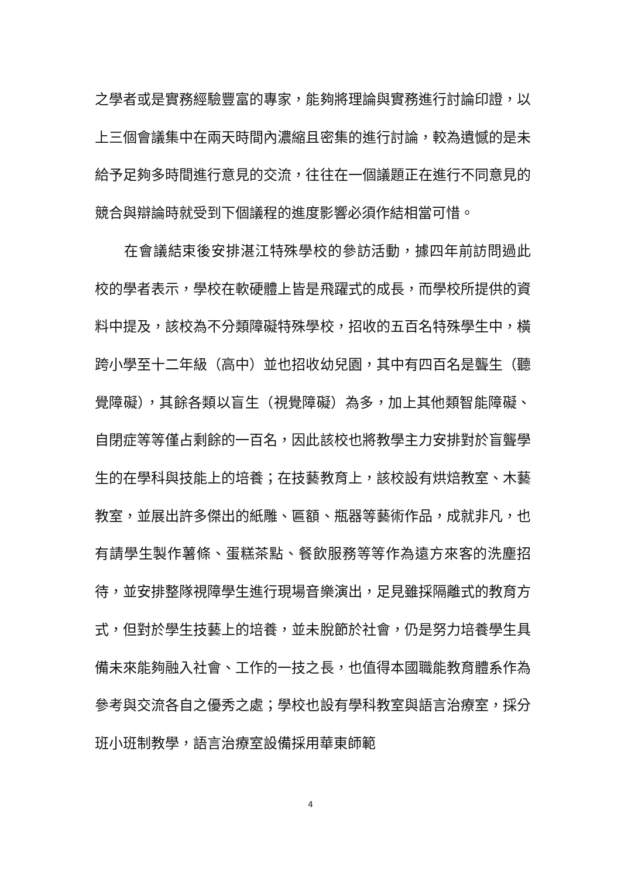之學者或是實務經驗豐富的專家，能夠將理論與實務進行討論印證，以上三個會議集中在兩天時間內濃縮且密集的進行討論，較為遺憾的是未給予足夠多時間進行意見的交流，往往在一個議題正在進行不同意見的競合與辯論時就受到下個議程的進度影響必須作結相當可惜。
在會議結束後安排湛江特殊學校的參訪活動，據四年前訪問過此校的學者表示，學校在軟硬體上皆是飛躍式的成長，而學校所提供的資料中提及，該校為不分類障礙特殊學校，招收的五百名特殊學生中，橫跨小學至十二年級（高中）並也招收幼兒園，其中有四百名是聾生（聽覺障礙），其餘各類以盲生（視覺障礙）為多，加上其他類智能障礙、自閉症等等僅占剩餘的一百名，因此該校也將教學主力安排對於盲聾學生的在學科與技能上的培養；在技藝教育上，該校設有烘焙教室、木藝教室，並展出許多傑出的紙雕、匾額、瓶器等藝術作品，成就非凡，也有請學生製作薯條、蛋糕茶點、餐飲服務等等作為遠方來客的洗塵招待，並安排整隊視障學生進行現場音樂演出，足見雖採隔離式的教育方式，但對於學生技藝上的培養，並未脫節於社會，仍是努力培養學生具備未來能夠融入社會、工作的一技之長，也值得本國職能教育體系作為參考與交流各自之優秀之處；學校也設有學科教室與語言治療室，採分班小班制教學，語言治療室設備採用華東師範
4